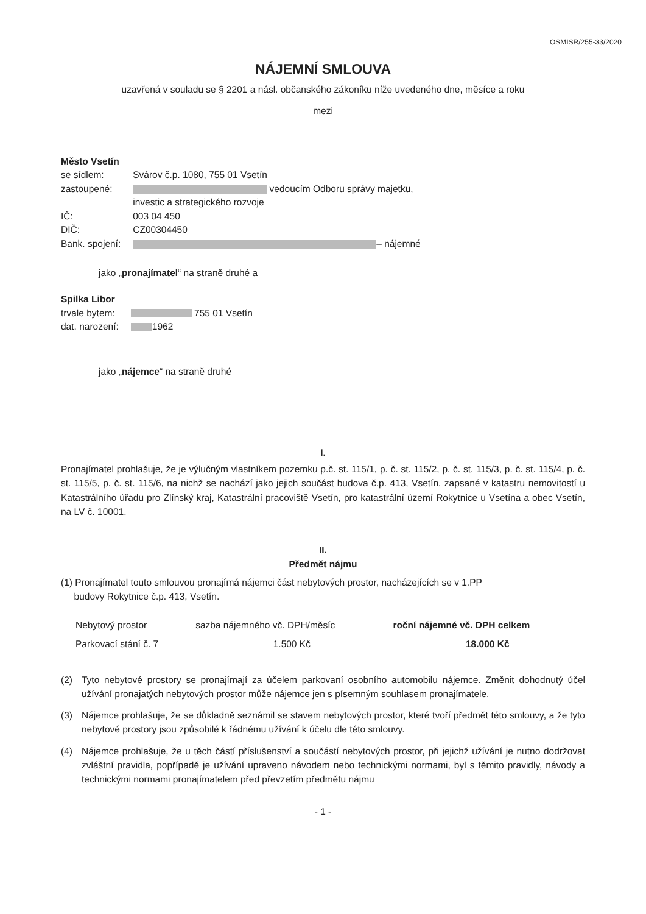OSMISR/255-33/2020
NÁJEMNÍ SMLOUVA
uzavřená v souladu se § 2201 a násl. občanského zákoníku níže uvedeného dne, měsíce a roku
mezi
Město Vsetín
| se sídlem: | Svárov č.p. 1080, 755 01 Vsetín |
| zastoupené: | vedoucím Odboru správy majetku, investic a strategického rozvoje |
| IČ: | 003 04 450 |
| DIČ: | CZ00304450 |
| Bank. spojení: | – nájemné |
jako „pronajímatel“ na straně druhé a
Spilka Libor
| trvale bytem: | 755 01 Vsetín |
| dat. narození: | 1962 |
jako „nájemce“ na straně druhé
I.
Pronajímatel prohlašuje, že je výlučným vlastníkem pozemku p.č. st. 115/1, p. č. st. 115/2, p. č. st. 115/3, p. č. st. 115/4, p. č. st. 115/5, p. č. st. 115/6, na nichž se nachází jako jejich součást budova č.p. 413, Vsetín, zapsané v katastru nemovitostí u Katastrálního úřadu pro Zlínský kraj, Katastrální pracoviště Vsetín, pro katastrální území Rokytnice u Vsetína a obec Vsetín, na LV č. 10001.
II.
Předmět nájmu
(1) Pronajímatel touto smlouvou pronajímá nájemci část nebytových prostor, nacházejících se v 1.PP
budovy Rokytnice č.p. 413, Vsetín.
| Nebytový prostor | sazba nájemného vč. DPH/měsíc | roční nájemné vč. DPH celkem |
| --- | --- | --- |
| Parkovací stání č. 7 | 1.500 Kč | 18.000 Kč |
(2) Tyto nebytové prostory se pronajímají za účelem parkovaní osobního automobilu nájemce. Změnit dohodnutý účel užívání pronajatých nebytových prostor může nájemce jen s písemným souhlasem pronajímatele.
(3) Nájemce prohlašuje, že se důkladně seznámil se stavem nebytových prostor, které tvoří předmět této smlouvy, a že tyto nebytové prostory jsou způsobilé k řádnému užívání k účelu dle této smlouvy.
(4) Nájemce prohlašuje, že u těch částí příslušenství a součástí nebytových prostor, při jejichž užívání je nutno dodržovat zvláštní pravidla, popřípadě je užívání upraveno návodem nebo technickými normami, byl s těmito pravidly, návody a technickými normami pronajímatelem před převzetím předmětu nájmu
- 1 -